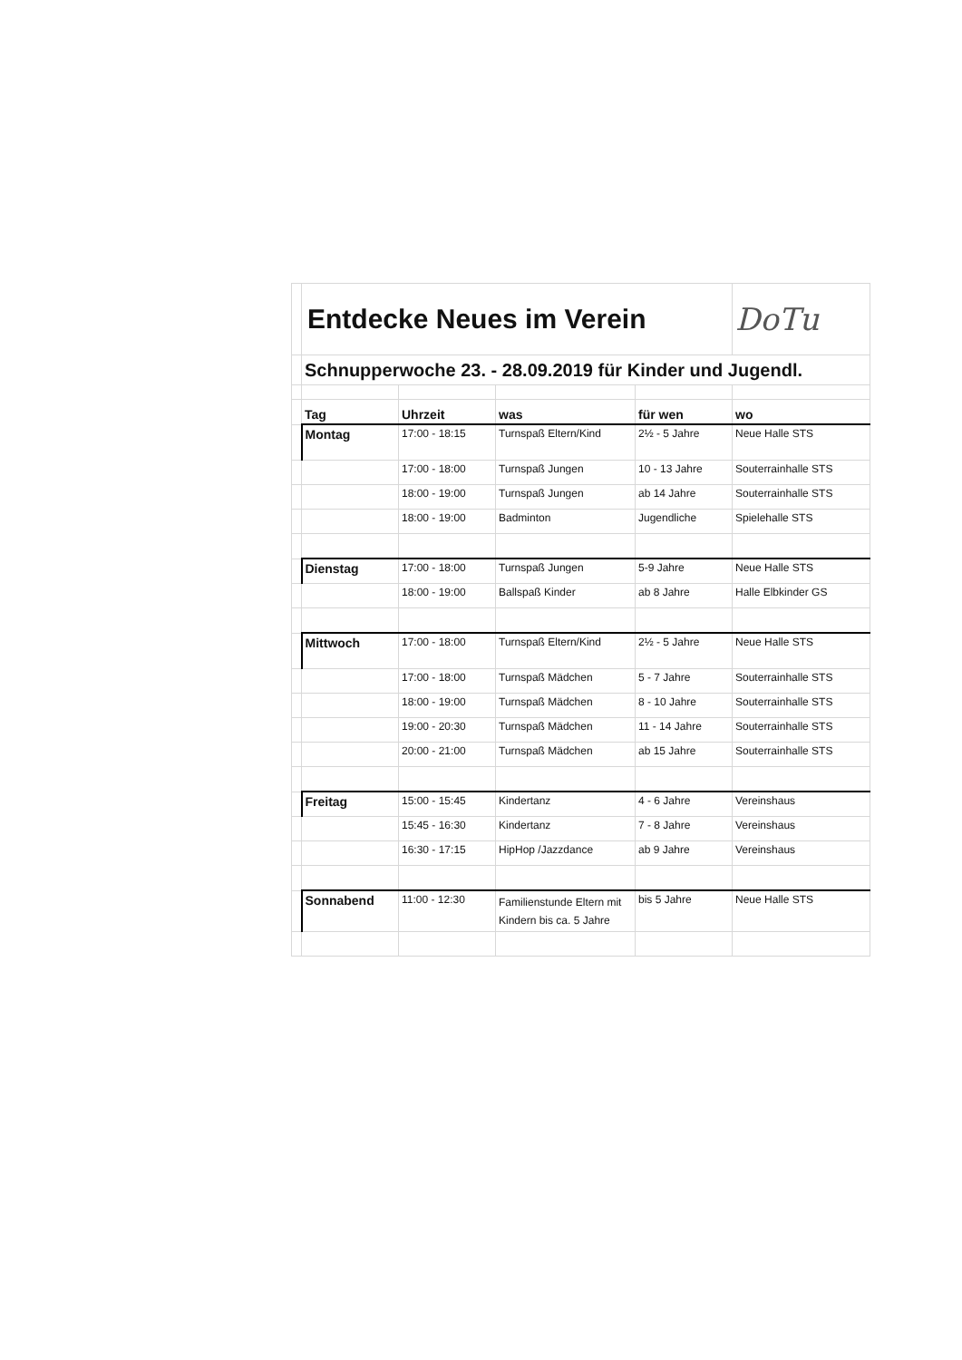| | Entdecke Neues im Verein | | | | DoTu |
| | Schnupperwoche 23. - 28.09.2019 für Kinder und Jugendl. | | | | |
| | Tag | Uhrzeit | was | für wen | wo |
| | Montag | 17:00 - 18:15 | Turnspaß Eltern/Kind | 2½ - 5 Jahre | Neue Halle STS |
| | | 17:00 - 18:00 | Turnspaß Jungen | 10 - 13 Jahre | Souterrainhalle STS |
| | | 18:00 - 19:00 | Turnspaß Jungen | ab 14 Jahre | Souterrainhalle STS |
| | | 18:00 - 19:00 | Badminton | Jugendliche | Spielehalle STS |
| | Dienstag | 17:00 - 18:00 | Turnspaß Jungen | 5-9 Jahre | Neue Halle STS |
| | | 18:00 - 19:00 | Ballspaß Kinder | ab 8 Jahre | Halle Elbkinder GS |
| | Mittwoch | 17:00 - 18:00 | Turnspaß Eltern/Kind | 2½ - 5 Jahre | Neue Halle STS |
| | | 17:00 - 18:00 | Turnspaß Mädchen | 5 - 7 Jahre | Souterrainhalle STS |
| | | 18:00 - 19:00 | Turnspaß Mädchen | 8 - 10 Jahre | Souterrainhalle STS |
| | | 19:00 - 20:30 | Turnspaß Mädchen | 11 - 14 Jahre | Souterrainhalle STS |
| | | 20:00 - 21:00 | Turnspaß Mädchen | ab 15 Jahre | Souterrainhalle STS |
| | Freitag | 15:00 - 15:45 | Kindertanz | 4 - 6 Jahre | Vereinshaus |
| | | 15:45 - 16:30 | Kindertanz | 7 - 8 Jahre | Vereinshaus |
| | | 16:30 - 17:15 | HipHop /Jazzdance | ab 9 Jahre | Vereinshaus |
| | Sonnabend | 11:00 - 12:30 | Familienstunde Eltern mit Kindern bis ca. 5 Jahre | bis 5 Jahre | Neue Halle STS |